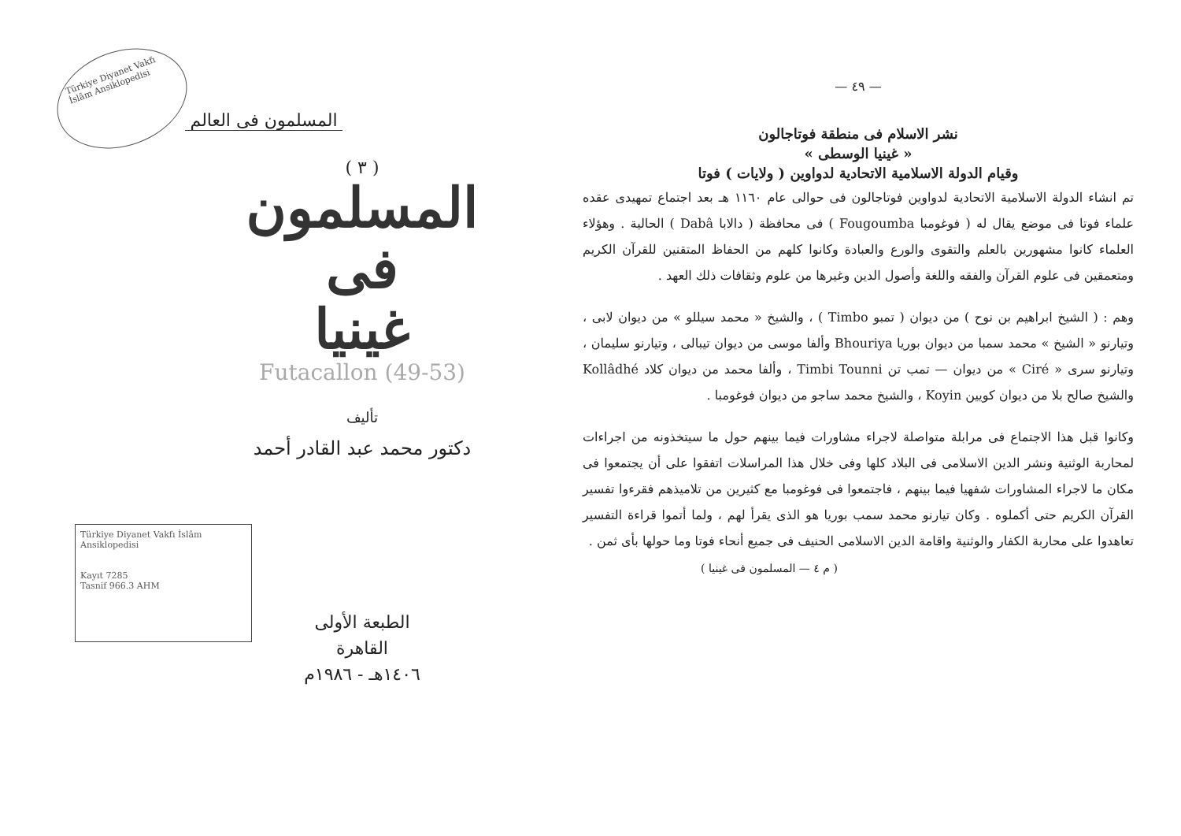Türkiye Diyanet Vakfı İslâm Ansiklopedisi
المسلمون فى العالم
( ٣ )
المسلمون
فى
غينيا
Futacallon (49-53)
تأليف
دكتور محمد عبد القادر أحمد
الطبعة الأولى
القاهرة
١٤٠٦هـ - ١٩٨٦م
Türkiye Diyanet Vakfı İslâm Ansiklopedisi
Kayıt 7285
Tasnif 966.3 AHM
— ٤٩ —
نشر الاسلام فى منطقة فوتاجالون
« غينيا الوسطى »
وقيام الدولة الاسلامية الاتحادية لدواوين ( ولايات ) فوتا
تم انشاء الدولة الاسلامية الاتحادية لدواوين فوتاجالون فى حوالى عام ١١٦٠ هـ بعد اجتماع تمهيدى عقده علماء فوتا فى موضع يقال له ( فوغومبا Fougoumba ) فى محافظة ( دالابا Dabâ ) الحالية . وهؤلاء العلماء كانوا مشهورين بالعلم والتقوى والورع والعبادة وكانوا كلهم من الحفاظ المتقنين للقرآن الكريم ومتعمقين فى علوم القرآن والفقه واللغة وأصول الدين وغيرها من علوم وثقافات ذلك العهد .
وهم : ( الشيخ ابراهيم بن نوح ) من ديوان ( تمبو Timbo ) ، والشيخ « محمد سيللو » من ديوان لابى ، وتيارنو « الشيخ » محمد سمبا من ديوان بوريا Bhouriya وألفا موسى من ديوان تيبالى ، وتيارنو سليمان ، وتيارنو سرى « Ciré » من ديوان — تمب تن Timbi Tounni ، وألفا محمد من ديوان كلاد Kollâdhé والشيخ صالح بلا من ديوان كويين Koyin ، والشيخ محمد ساجو من ديوان فوغومبا .
وكانوا قبل هذا الاجتماع فى مرابلة متواصلة لاجراء مشاورات فيما بينهم حول ما سيتخذونه من اجراءات لمحاربة الوثنية ونشر الدين الاسلامى فى البلاد كلها وفى خلال هذا المراسلات اتفقوا على أن يجتمعوا فى مكان ما لاجراء المشاورات شفهيا فيما بينهم ، فاجتمعوا فى فوغومبا مع كثيرين من تلاميذهم فقرءوا تفسير القرآن الكريم حتى أكملوه . وكان تيارنو محمد سمب بوريا هو الذى يقرأ لهم ، ولما أتموا قراءة التفسير تعاهدوا على محاربة الكفار والوثنية واقامة الدين الاسلامى الحنيف فى جميع أنحاء فوتا وما حولها بأى ثمن .
( م ٤ — المسلمون فى غينيا )